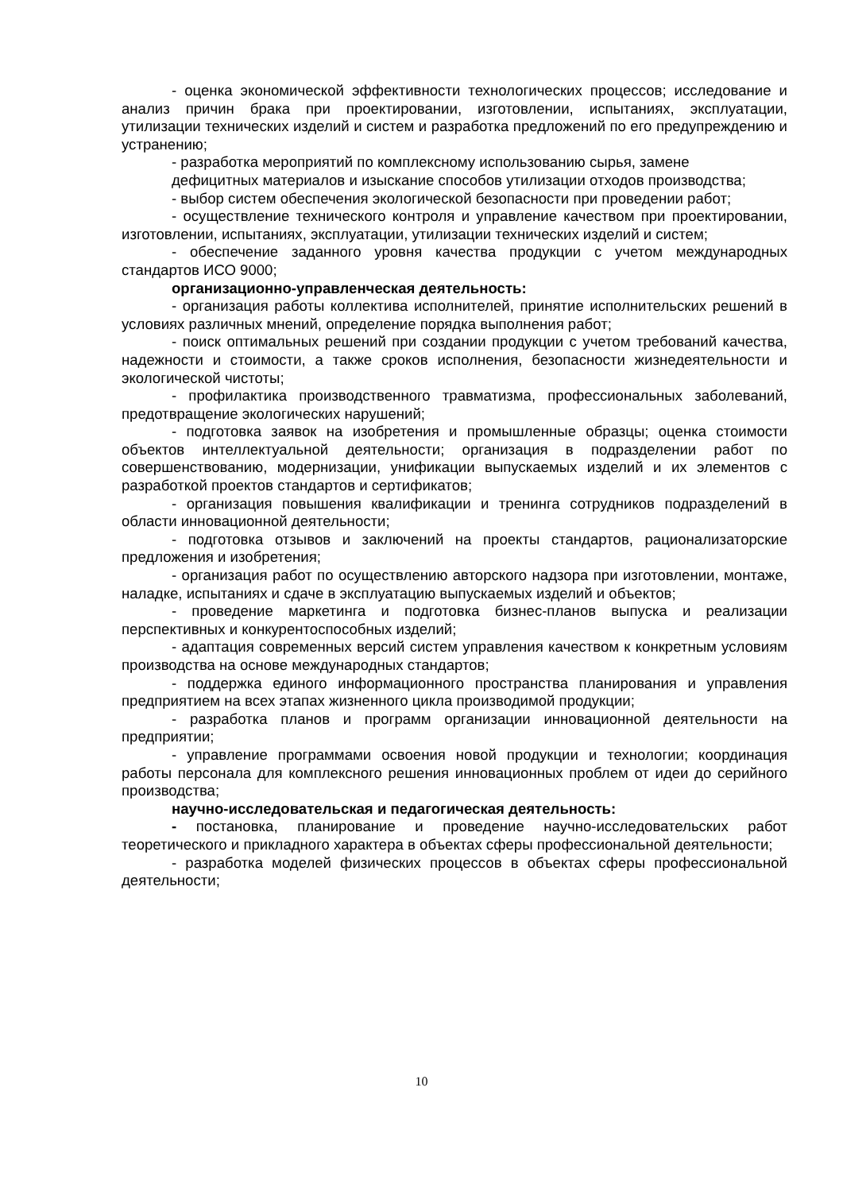- оценка экономической эффективности технологических процессов; исследование и анализ причин брака при проектировании, изготовлении, испытаниях, эксплуатации, утилизации технических изделий и систем и разработка предложений по его предупреждению и устранению;
- разработка мероприятий по комплексному использованию сырья, замене
дефицитных материалов и изыскание способов утилизации отходов производства;
- выбор систем обеспечения экологической безопасности при проведении работ;
- осуществление технического контроля и управление качеством при проектировании, изготовлении, испытаниях, эксплуатации, утилизации технических изделий и систем;
- обеспечение заданного уровня качества продукции с учетом международных стандартов ИСО 9000;
организационно-управленческая деятельность:
- организация работы коллектива исполнителей, принятие исполнительских решений в условиях различных мнений, определение порядка выполнения работ;
- поиск оптимальных решений при создании продукции с учетом требований качества, надежности и стоимости, а также сроков исполнения, безопасности жизнедеятельности и экологической чистоты;
- профилактика производственного травматизма, профессиональных заболеваний, предотвращение экологических нарушений;
- подготовка заявок на изобретения и промышленные образцы; оценка стоимости объектов интеллектуальной деятельности; организация в подразделении работ по совершенствованию, модернизации, унификации выпускаемых изделий и их элементов с разработкой проектов стандартов и сертификатов;
- организация повышения квалификации и тренинга сотрудников подразделений в области инновационной деятельности;
- подготовка отзывов и заключений на проекты стандартов, рационализаторские предложения и изобретения;
- организация работ по осуществлению авторского надзора при изготовлении, монтаже, наладке, испытаниях и сдаче в эксплуатацию выпускаемых изделий и объектов;
- проведение маркетинга и подготовка бизнес-планов выпуска и реализации перспективных и конкурентоспособных изделий;
- адаптация современных версий систем управления качеством к конкретным условиям производства на основе международных стандартов;
- поддержка единого информационного пространства планирования и управления предприятием на всех этапах жизненного цикла производимой продукции;
- разработка планов и программ организации инновационной деятельности на предприятии;
- управление программами освоения новой продукции и технологии; координация работы персонала для комплексного решения инновационных проблем от идеи до серийного производства;
научно-исследовательская и педагогическая деятельность:
- постановка, планирование и проведение научно-исследовательских работ теоретического и прикладного характера в объектах сферы профессиональной деятельности;
- разработка моделей физических процессов в объектах сферы профессиональной деятельности;
10